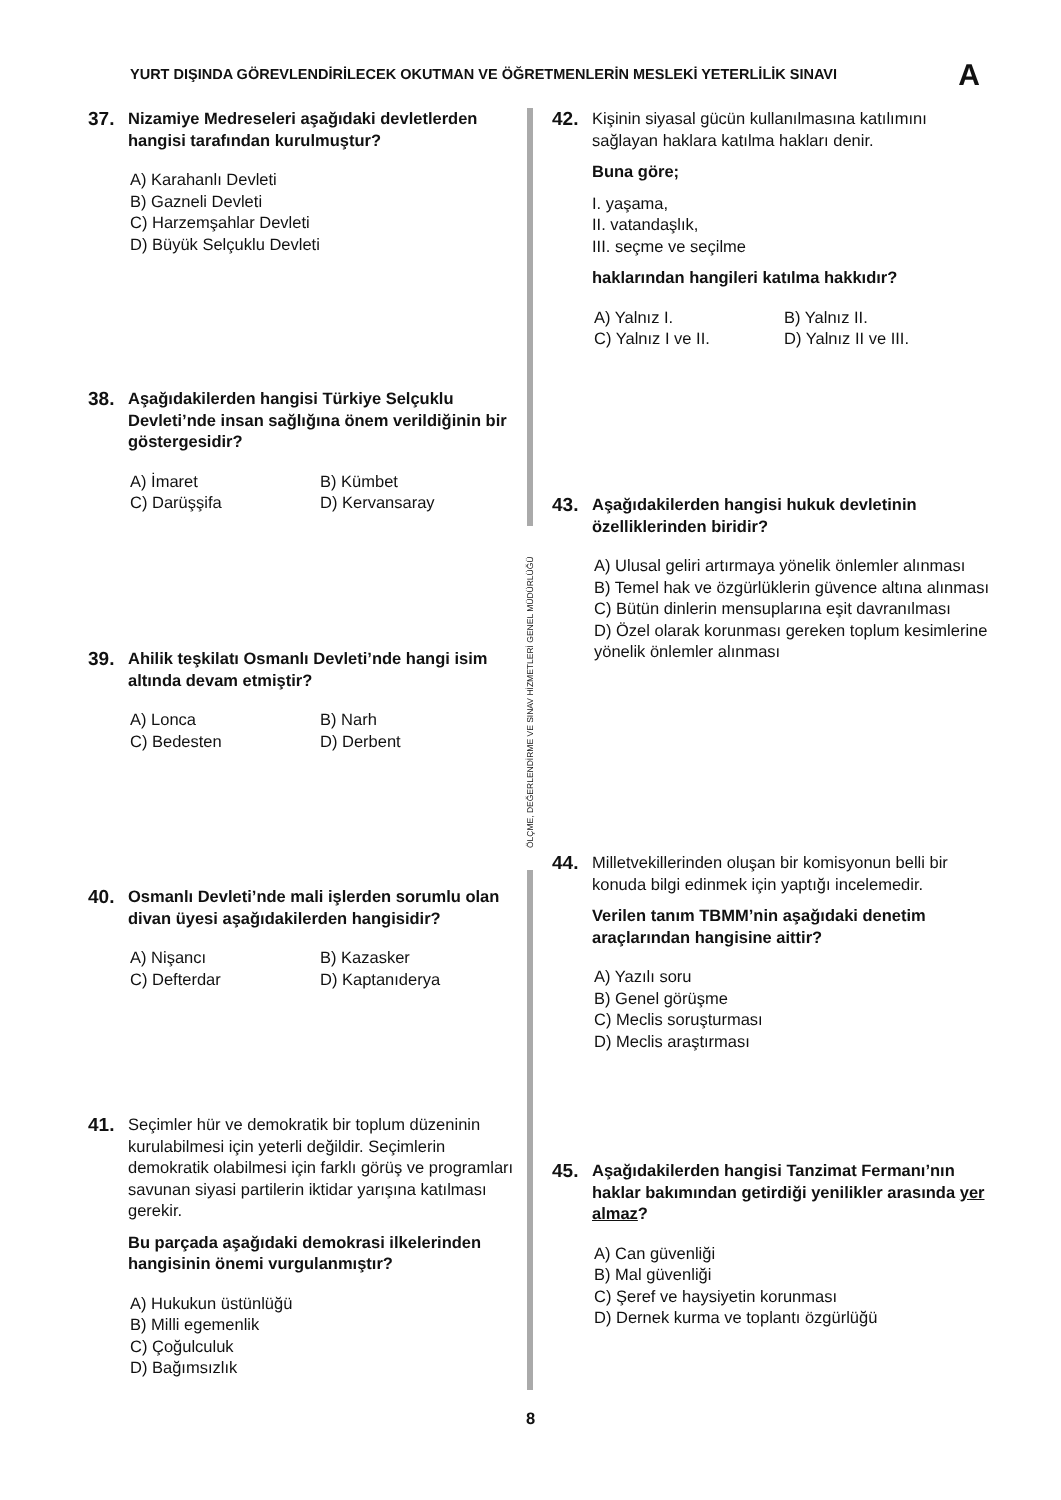YURT DIŞINDA GÖREVLENDİRİLECEK OKUTMAN VE ÖĞRETMENLERİN MESLEKİ YETERLİLİK SINAVI A
37.
Nizamiye Medreseleri aşağıdaki devletlerden hangisi tarafından kurulmuştur?
A) Karahanlı Devleti
B) Gazneli Devleti
C) Harzemşahlar Devleti
D) Büyük Selçuklu Devleti
38.
Aşağıdakilerden hangisi Türkiye Selçuklu Devleti’nde insan sağlığına önem verildiğinin bir göstergesidir?
A) İmaret B) Kümbet C) Darüşşifa D) Kervansaray
39.
Ahilik teşkilatı Osmanlı Devleti’nde hangi isim altında devam etmiştir?
A) Lonca B) Narh C) Bedesten D) Derbent
40.
Osmanlı Devleti’nde mali işlerden sorumlu olan divan üyesi aşağıdakilerden hangisidir?
A) Nişancı B) Kazasker C) Defterdar D) Kaptanıderya
41.
Seçimler hür ve demokratik bir toplum düzeninin kurulabilmesi için yeterli değildir. Seçimlerin demokratik olabilmesi için farklı görüş ve programları savunan siyasi partilerin iktidar yarışına katılması gerekir.
Bu parçada aşağıdaki demokrasi ilkelerinden hangisinin önemi vurgulanmıştır?
A) Hukukun üstünlüğü
B) Milli egemenlik
C) Çoğulculuk
D) Bağımsızlık
ÖLÇME, DEĞERLENDİRME VE SINAV HİZMETLERİ GENEL MÜDÜRLÜĞÜ
42.
Kişinin siyasal gücün kullanılmasına katılımını sağlayan haklara katılma hakları denir.
Buna göre;
I. yaşama,
II. vatandaşlık,
III. seçme ve seçilme
haklarından hangileri katılma hakkıdır?
A) Yalnız I. B) Yalnız II. C) Yalnız I ve II. D) Yalnız II ve III.
43.
Aşağıdakilerden hangisi hukuk devletinin özelliklerinden biridir?
A) Ulusal geliri artırmaya yönelik önlemler alınması
B) Temel hak ve özgürlüklerin güvence altına alınması
C) Bütün dinlerin mensuplarına eşit davranılması
D) Özel olarak korunması gereken toplum kesimlerine yönelik önlemler alınması
44.
Milletvekillerinden oluşan bir komisyonun belli bir konuda bilgi edinmek için yaptığı incelemedir.
Verilen tanım TBMM’nin aşağıdaki denetim araçlarından hangisine aittir?
A) Yazılı soru
B) Genel görüşme
C) Meclis soruşturması
D) Meclis araştırması
45.
Aşağıdakilerden hangisi Tanzimat Fermanı’nın haklar bakımından getirdiği yenilikler arasında yer almaz?
A) Can güvenliği
B) Mal güvenliği
C) Şeref ve haysiyetin korunması
D) Dernek kurma ve toplantı özgürlüğü
8